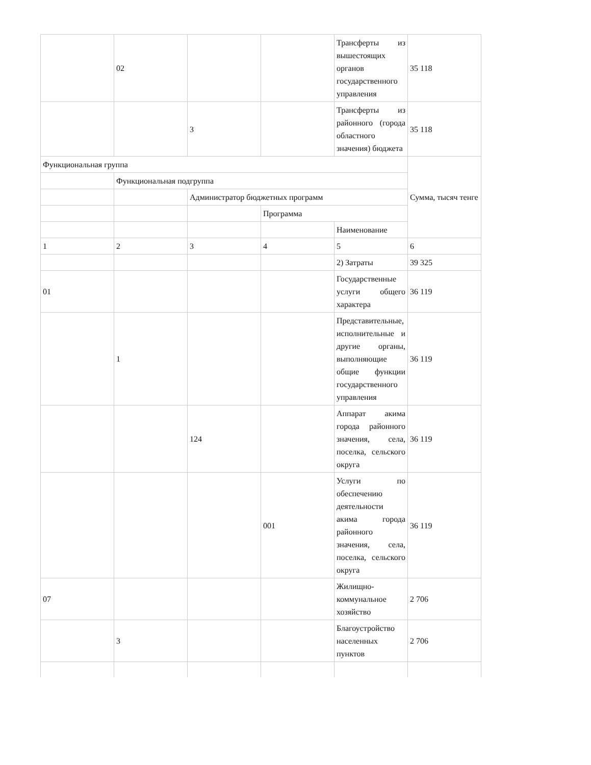| | 02 | | | Трансферты из вышестоящих органов государственного управления | 35 118 |
| | | 3 | | Трансферты из районного (города областного значения) бюджета | 35 118 |
| Функциональная группа | | | | | Сумма, тысяч тенге |
| | Функциональная подгруппа | | | | |
| | | Администратор бюджетных программ | | | |
| | | | Программа | | |
| | | | | Наименование | |
| 1 | 2 | 3 | 4 | 5 | 6 |
| | | | | 2) Затраты | 39 325 |
| 01 | | | | Государственные услуги общего характера | 36 119 |
| | 1 | | | Представительные, исполнительные и другие органы, выполняющие общие функции государственного управления | 36 119 |
| | | 124 | | Аппарат акима города районного значения, села, поселка, сельского округа | 36 119 |
| | | | 001 | Услуги по обеспечению деятельности акима города районного значения, села, поселка, сельского округа | 36 119 |
| 07 | | | | Жилищно-коммунальное хозяйство | 2 706 |
| | 3 | | | Благоустройство населенных пунктов | 2 706 |